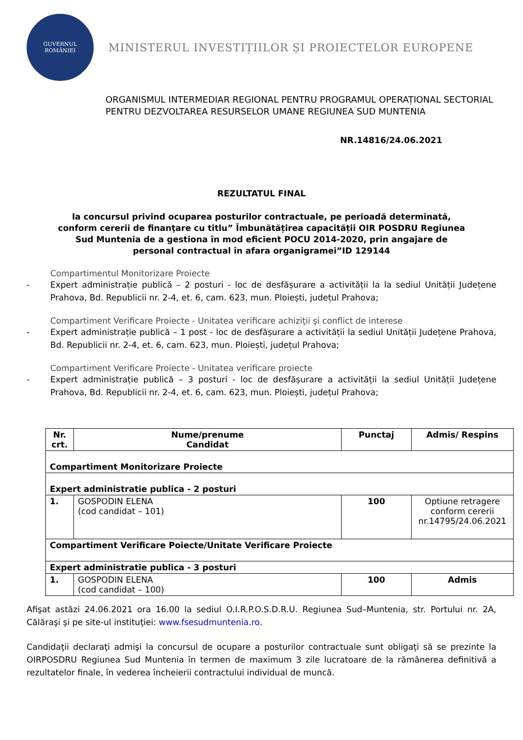GUVERNUL
ROMÂNIEI
MINISTERUL INVESTIȚIILOR ȘI PROIECTELOR EUROPENE
ORGANISMUL INTERMEDIAR REGIONAL PENTRU PROGRAMUL OPERAȚIONAL SECTORIAL
PENTRU DEZVOLTAREA RESURSELOR UMANE REGIUNEA SUD MUNTENIA
NR.14816/24.06.2021
REZULTATUL FINAL
la concursul privind ocuparea posturilor contractuale, pe perioadă determinată, conform cererii de finanţare cu titlu” Îmbunătățirea capacității OIR POSDRU Regiunea Sud Muntenia de a gestiona în mod eficient POCU 2014-2020, prin angajare de personal contractual în afara organigramei”ID 129144
Compartimentul Monitorizare Proiecte
- Expert administrație publică – 2 posturi - loc de desfășurare a activității la la sediul Unității Județene Prahova, Bd. Republicii nr. 2-4, et. 6, cam. 623, mun. Ploiești, județul Prahova;
Compartiment Verificare Proiecte - Unitatea verificare achiziţii şi conflict de interese
- Expert administrație publică – 1 post - loc de desfășurare a activității la sediul Unității Județene Prahova, Bd. Republicii nr. 2-4, et. 6, cam. 623, mun. Ploiești, județul Prahova;
Compartiment Verificare Proiecte - Unitatea verificare proiecte
- Expert administrație publică – 3 posturi - loc de desfășurare a activității la sediul Unității Județene Prahova, Bd. Republicii nr. 2-4, et. 6, cam. 623, mun. Ploiești, județul Prahova;
| Nr. crt. | Nume/prenume Candidat | Punctaj | Admis/ Respins |
| --- | --- | --- | --- |
| Compartiment Monitorizare Proiecte | | | |
| Expert administratie publica - 2 posturi | | | |
| 1. | GOSPODIN ELENA (cod candidat – 101) | 100 | Optiune retragere conform cererii nr.14795/24.06.2021 |
| Compartiment Verificare Poiecte/Unitate Verificare Proiecte | | | |
| Expert administratie publica - 3 posturi | | | |
| 1. | GOSPODIN ELENA (cod candidat – 100) | 100 | Admis |
Afişat astăzi 24.06.2021 ora 16.00 la sediul O.I.R.P.O.S.D.R.U. Regiunea Sud–Muntenia, str. Portului nr. 2A, Călăraşi şi pe site-ul instituţiei: www.fsesudmuntenia.ro.
Candidaţii declaraţi admişi la concursul de ocupare a posturilor contractuale sunt obligaţi să se prezinte la OIRPOSDRU Regiunea Sud Muntenia în termen de maximum 3 zile lucratoare de la rămânerea definitivă a rezultatelor finale, în vederea încheierii contractului individual de muncă.